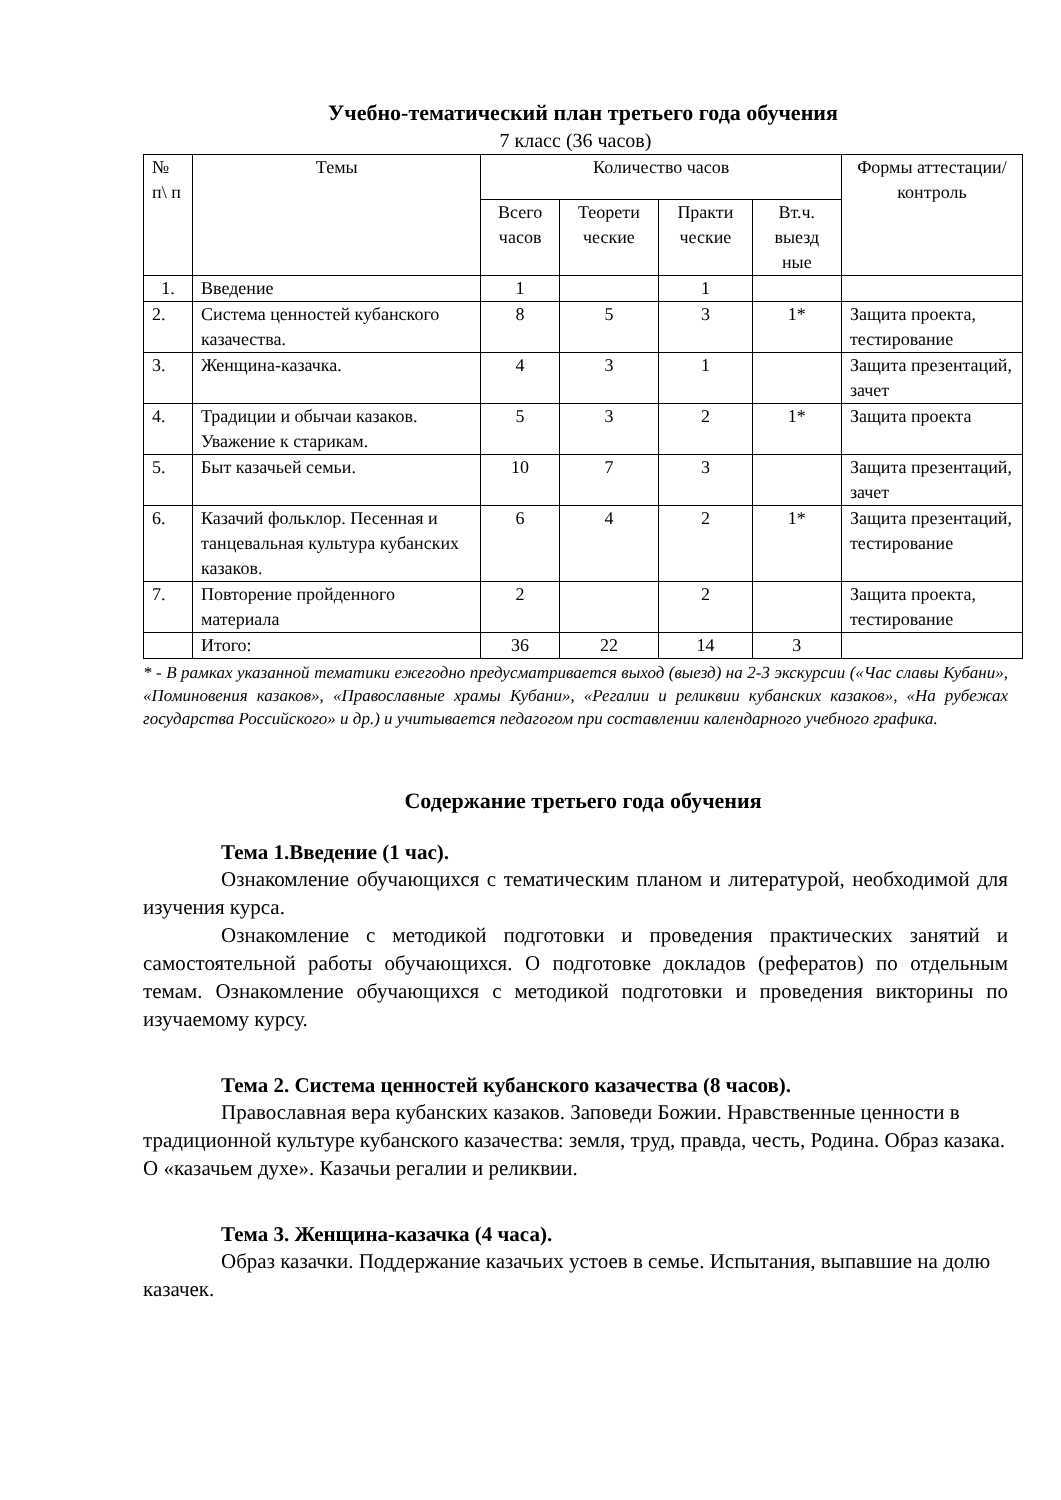Учебно-тематический план третьего года обучения
7 класс (36 часов)
| № п\ п | Темы | Количество часов | | | | Формы аттестации/ контроль |
| --- | --- | --- | --- | --- | --- | --- |
| | | Всего часов | Теорети ческие | Практи ческие | Вт.ч. выезд ные | |
| 1. | Введение | 1 | | 1 | | |
| 2. | Система ценностей кубанского казачества. | 8 | 5 | 3 | 1* | Защита проекта, тестирование |
| 3. | Женщина-казачка. | 4 | 3 | 1 | | Защита презентаций, зачет |
| 4. | Традиции и обычаи казаков. Уважение к старикам. | 5 | 3 | 2 | 1* | Защита проекта |
| 5. | Быт казачьей семьи. | 10 | 7 | 3 | | Защита презентаций, зачет |
| 6. | Казачий фольклор. Песенная и танцевальная культура кубанских казаков. | 6 | 4 | 2 | 1* | Защита презентаций, тестирование |
| 7. | Повторение пройденного материала | 2 | | 2 | | Защита проекта, тестирование |
| | Итого: | 36 | 22 | 14 | 3 | |
* - В рамках указанной тематики ежегодно предусматривается выход (выезд) на 2-3 экскурсии («Час славы Кубани», «Поминовения казаков», «Православные храмы Кубани», «Регалии и реликвии кубанских казаков», «На рубежах государства Российского» и др.) и учитывается педагогом при составлении календарного учебного графика.
Содержание третьего года обучения
Тема 1.Введение (1 час).
Ознакомление обучающихся с тематическим планом и литературой, необходимой для изучения курса.
Ознакомление с методикой подготовки и проведения практических занятий и самостоятельной работы обучающихся. О подготовке докладов (рефератов) по отдельным темам. Ознакомление обучающихся с методикой подготовки и проведения викторины по изучаемому курсу.
Тема 2. Система ценностей кубанского казачества (8 часов).
Православная вера кубанских казаков. Заповеди Божии. Нравственные ценности в традиционной культуре кубанского казачества: земля, труд, правда, честь, Родина. Образ казака. О «казачьем духе». Казачьи регалии и реликвии.
Тема 3. Женщина-казачка (4 часа).
Образ казачки. Поддержание казачьих устоев в семье. Испытания, выпавшие на долю казачек.